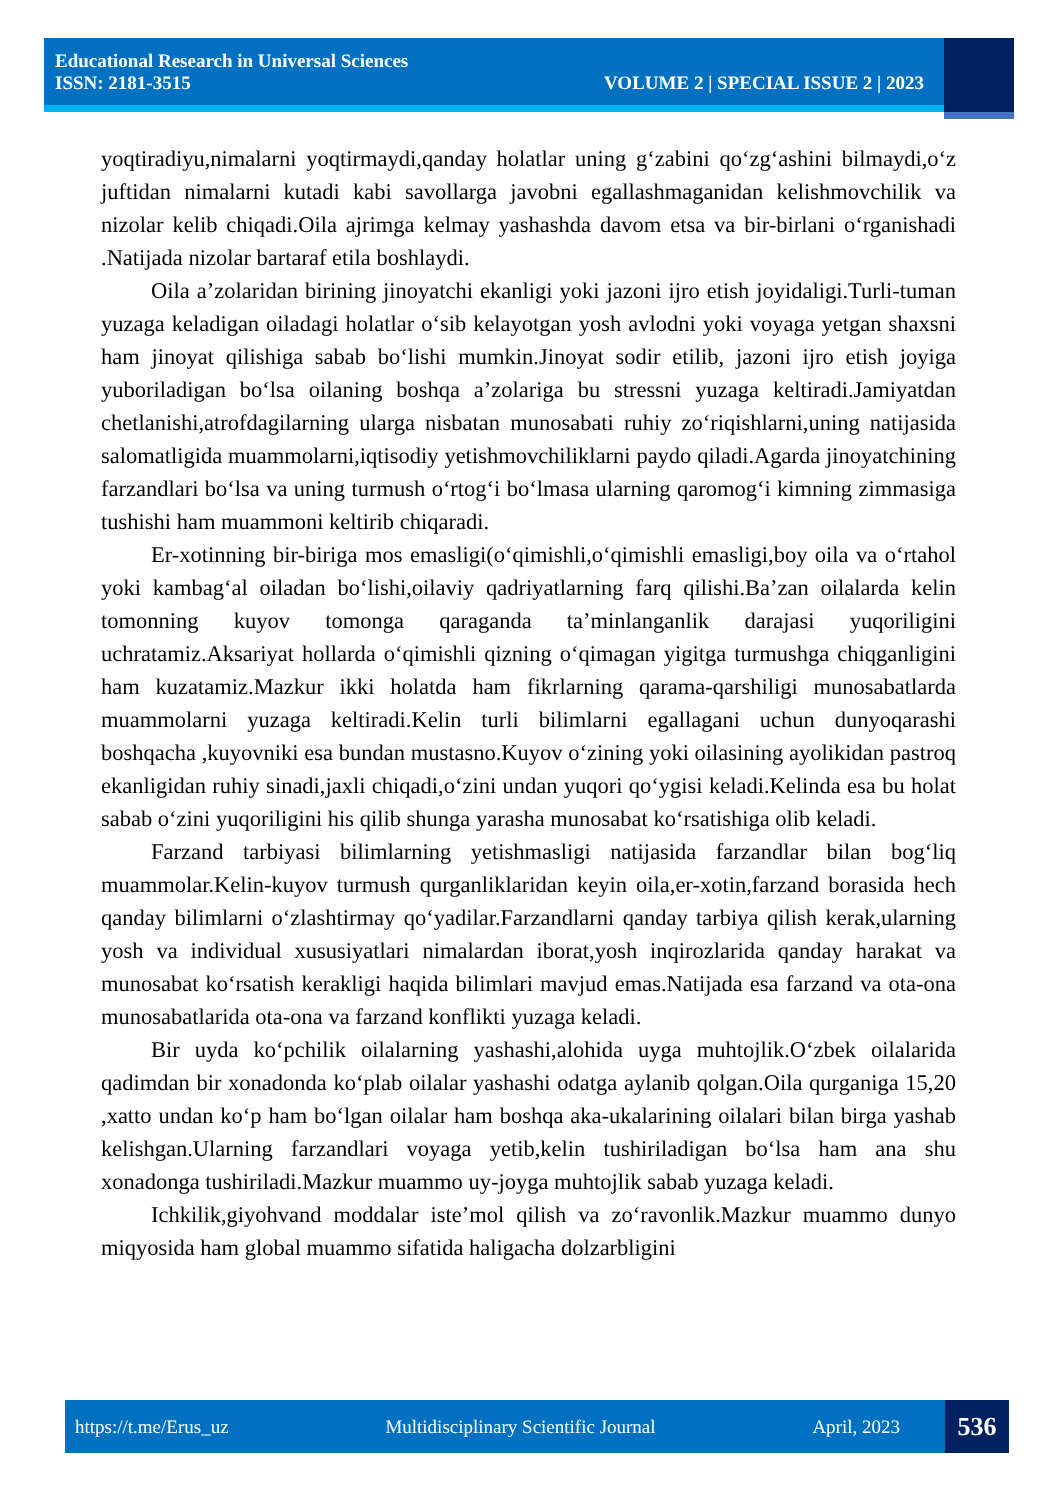Educational Research in Universal Sciences
ISSN: 2181-3515 VOLUME 2 | SPECIAL ISSUE 2 | 2023
yoqtiradiyu,nimalarni yoqtirmaydi,qanday holatlar uning g‘zabini qo‘zg‘ashini bilmaydi,o‘z juftidan nimalarni kutadi kabi savollarga javobni egallashmaganidan kelishmovchilik va nizolar kelib chiqadi.Oila ajrimga kelmay yashashda davom etsa va bir-birlani o‘rganishadi .Natijada nizolar bartaraf etila boshlaydi.
Oila a’zolaridan birining jinoyatchi ekanligi yoki jazoni ijro etish joyidaligi.Turli-tuman yuzaga keladigan oiladagi holatlar o‘sib kelayotgan yosh avlodni yoki voyaga yetgan shaxsni ham jinoyat qilishiga sabab bo‘lishi mumkin.Jinoyat sodir etilib, jazoni ijro etish joyiga yuboriladigan bo‘lsa oilaning boshqa a’zolariga bu stressni yuzaga keltiradi.Jamiyatdan chetlanishi,atrofdagilarning ularga nisbatan munosabati ruhiy zo‘riqishlarni,uning natijasida salomatligida muammolarni,iqtisodiy yetishmovchiliklarni paydo qiladi.Agarda jinoyatchining farzandlari bo‘lsa va uning turmush o‘rtog‘i bo‘lmasa ularning qaromog‘i kimning zimmasiga tushishi ham muammoni keltirib chiqaradi.
Er-xotinning bir-biriga mos emasligi(o‘qimishli,o‘qimishli emasligi,boy oila va o‘rtahol yoki kambag‘al oiladan bo‘lishi,oilaviy qadriyatlarning farq qilishi.Ba’zan oilalarda kelin tomonning kuyov tomonga qaraganda ta’minlanganlik darajasi yuqoriligini uchratamiz.Aksariyat hollarda o‘qimishli qizning o‘qimagan yigitga turmushga chiqganligini ham kuzatamiz.Mazkur ikki holatda ham fikrlarning qarama-qarshiligi munosabatlarda muammolarni yuzaga keltiradi.Kelin turli bilimlarni egallagani uchun dunyoqarashi boshqacha ,kuyovniki esa bundan mustasno.Kuyov o‘zining yoki oilasining ayolikidan pastroq ekanligidan ruhiy sinadi,jaxli chiqadi,o‘zini undan yuqori qo‘ygisi keladi.Kelinda esa bu holat sabab o‘zini yuqoriligini his qilib shunga yarasha munosabat ko‘rsatishiga olib keladi.
Farzand tarbiyasi bilimlarning yetishmasligi natijasida farzandlar bilan bog‘liq muammolar.Kelin-kuyov turmush qurganliklaridan keyin oila,er-xotin,farzand borasida hech qanday bilimlarni o‘zlashtirmay qo‘yadilar.Farzandlarni qanday tarbiya qilish kerak,ularning yosh va individual xususiyatlari nimalardan iborat,yosh inqirozlarida qanday harakat va munosabat ko‘rsatish kerakligi haqida bilimlari mavjud emas.Natijada esa farzand va ota-ona munosabatlarida ota-ona va farzand konflikti yuzaga keladi.
Bir uyda ko‘pchilik oilalarning yashashi,alohida uyga muhtojlik.O‘zbek oilalarida qadimdan bir xonadonda ko‘plab oilalar yashashi odatga aylanib qolgan.Oila qurganiga 15,20 ,xatto undan ko‘p ham bo‘lgan oilalar ham boshqa aka-ukalarining oilalari bilan birga yashab kelishgan.Ularning farzandlari voyaga yetib,kelin tushiriladigan bo‘lsa ham ana shu xonadonga tushiriladi.Mazkur muammo uy-joyga muhtojlik sabab yuzaga keladi.
Ichkilik,giyohvand moddalar iste’mol qilish va zo‘ravonlik.Mazkur muammo dunyo miqyosida ham global muammo sifatida haligacha dolzarbligini
https://t.me/Erus_uz Multidisciplinary Scientific Journal April, 2023 536